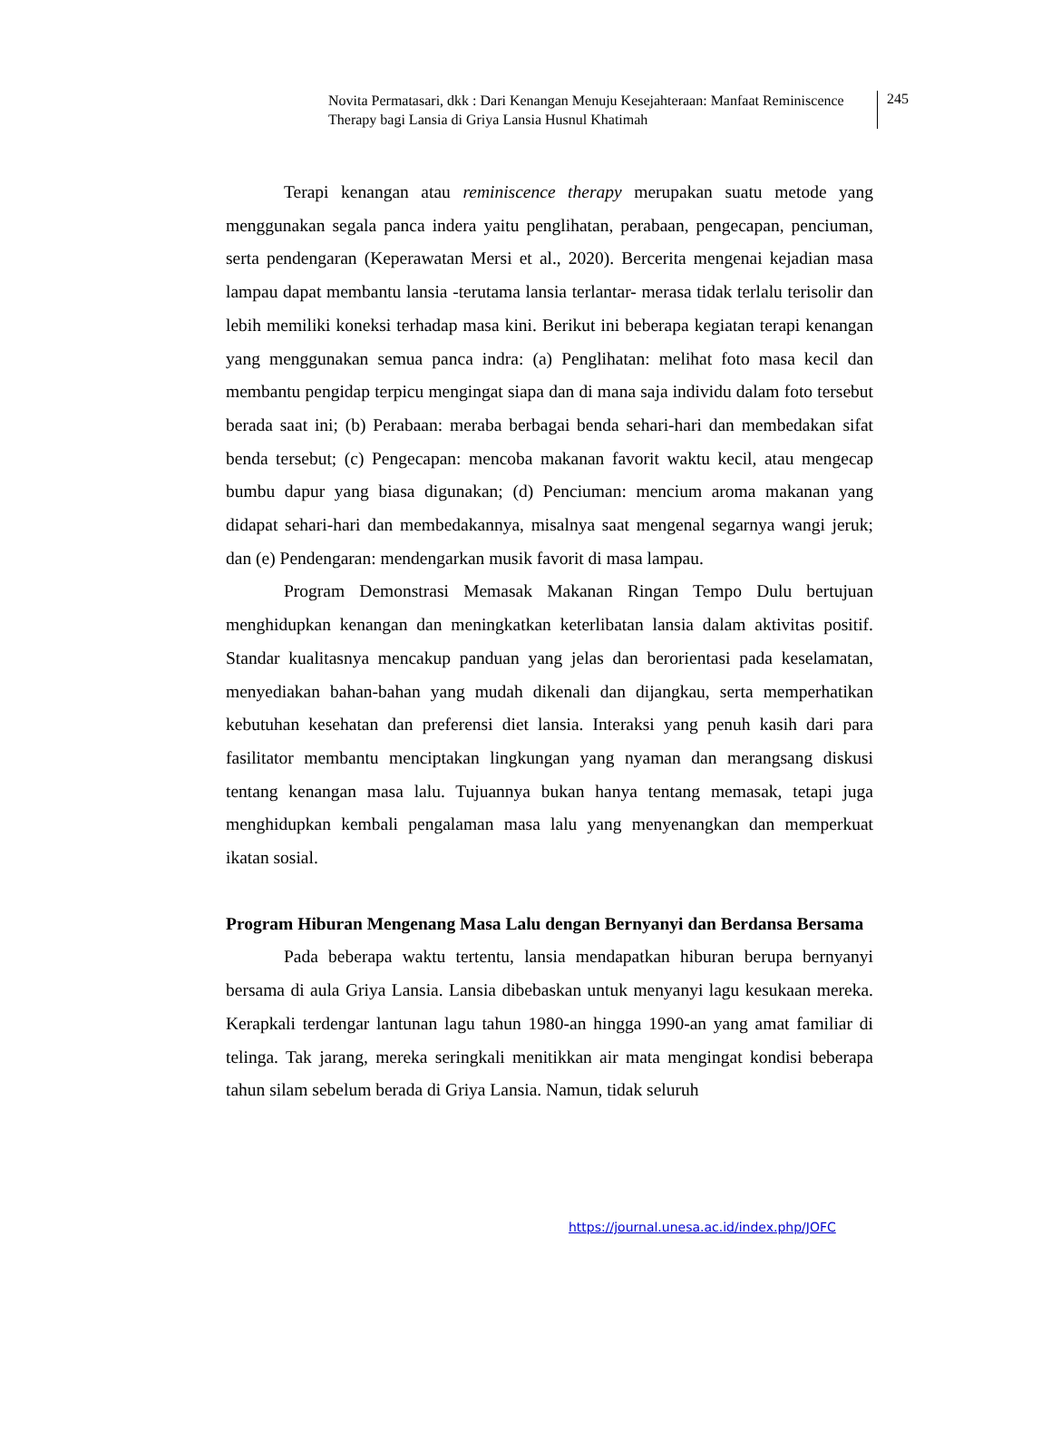Novita Permatasari, dkk : Dari Kenangan Menuju Kesejahteraan: Manfaat Reminiscence Therapy bagi Lansia di Griya Lansia Husnul Khatimah
245
Terapi kenangan atau reminiscence therapy merupakan suatu metode yang menggunakan segala panca indera yaitu penglihatan, perabaan, pengecapan, penciuman, serta pendengaran (Keperawatan Mersi et al., 2020). Bercerita mengenai kejadian masa lampau dapat membantu lansia -terutama lansia terlantar- merasa tidak terlalu terisolir dan lebih memiliki koneksi terhadap masa kini. Berikut ini beberapa kegiatan terapi kenangan yang menggunakan semua panca indra: (a) Penglihatan: melihat foto masa kecil dan membantu pengidap terpicu mengingat siapa dan di mana saja individu dalam foto tersebut berada saat ini; (b) Perabaan: meraba berbagai benda sehari-hari dan membedakan sifat benda tersebut; (c) Pengecapan: mencoba makanan favorit waktu kecil, atau mengecap bumbu dapur yang biasa digunakan; (d) Penciuman: mencium aroma makanan yang didapat sehari-hari dan membedakannya, misalnya saat mengenal segarnya wangi jeruk; dan (e) Pendengaran: mendengarkan musik favorit di masa lampau.
Program Demonstrasi Memasak Makanan Ringan Tempo Dulu bertujuan menghidupkan kenangan dan meningkatkan keterlibatan lansia dalam aktivitas positif. Standar kualitasnya mencakup panduan yang jelas dan berorientasi pada keselamatan, menyediakan bahan-bahan yang mudah dikenali dan dijangkau, serta memperhatikan kebutuhan kesehatan dan preferensi diet lansia. Interaksi yang penuh kasih dari para fasilitator membantu menciptakan lingkungan yang nyaman dan merangsang diskusi tentang kenangan masa lalu. Tujuannya bukan hanya tentang memasak, tetapi juga menghidupkan kembali pengalaman masa lalu yang menyenangkan dan memperkuat ikatan sosial.
Program Hiburan Mengenang Masa Lalu dengan Bernyanyi dan Berdansa Bersama
Pada beberapa waktu tertentu, lansia mendapatkan hiburan berupa bernyanyi bersama di aula Griya Lansia. Lansia dibebaskan untuk menyanyi lagu kesukaan mereka. Kerapkali terdengar lantunan lagu tahun 1980-an hingga 1990-an yang amat familiar di telinga. Tak jarang, mereka seringkali menitikkan air mata mengingat kondisi beberapa tahun silam sebelum berada di Griya Lansia. Namun, tidak seluruh
https://journal.unesa.ac.id/index.php/JOFC